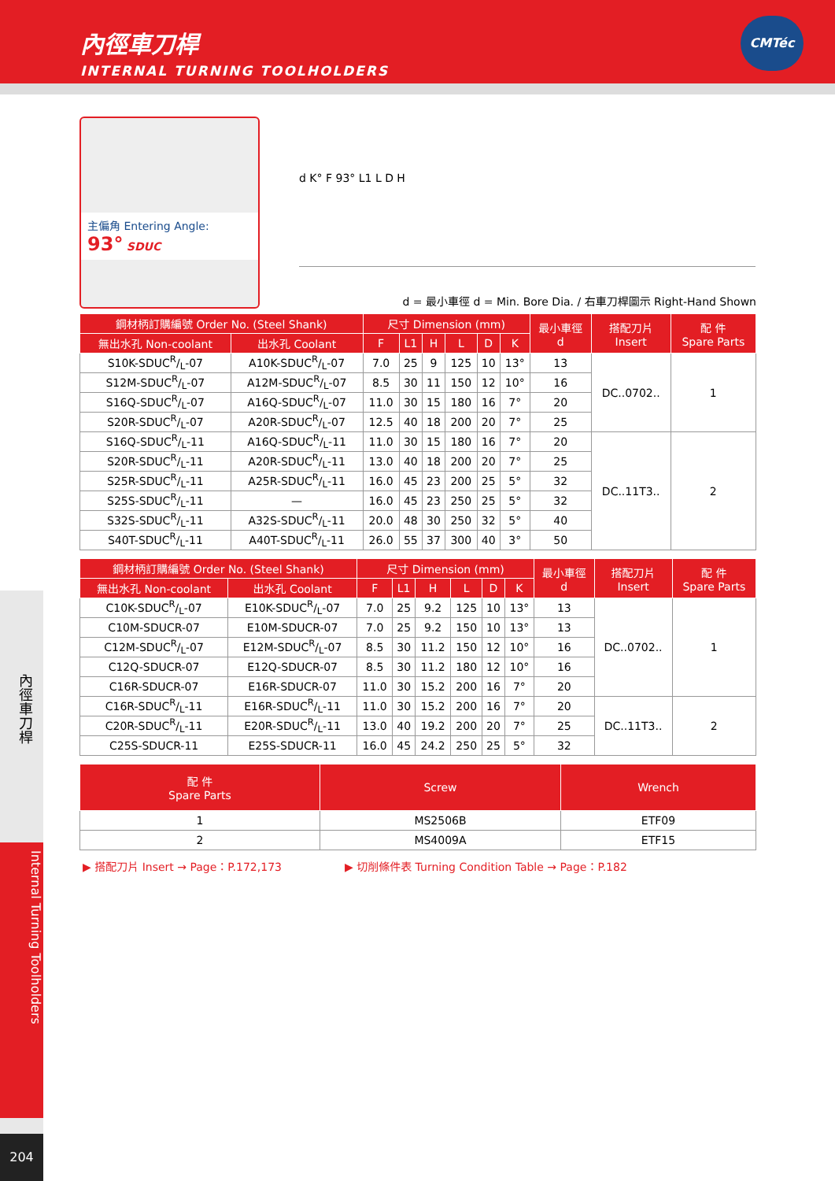內徑車刀桿
INTERNAL TURNING TOOLHOLDERS
CMTéc
內徑車刀桿
Internal Turning Toolholders
204
主偏角 Entering Angle:
93° SDUC
d K° F 93° L1 L D H
d = 最小車徑 d = Min. Bore Dia. / 右車刀桿圖示 Right-Hand Shown
| 鋼材柄訂購編號 Order No. (Steel Shank) | | 尺寸 Dimension (mm) | | | | | | 最小車徑 d | 搭配刀片 Insert | 配 件 Spare Parts |
| --- | --- | --- | --- | --- | --- | --- | --- | --- | --- | --- |
| 無出水孔 Non-coolant | 出水孔 Coolant | F | L1 | H | L | D | K | | | |
| S10K-SDUCR/L-07 | A10K-SDUCR/L-07 | 7.0 | 25 | 9 | 125 | 10 | 13° | 13 | DC..0702.. | 1 |
| S12M-SDUCR/L-07 | A12M-SDUCR/L-07 | 8.5 | 30 | 11 | 150 | 12 | 10° | 16 | | |
| S16Q-SDUCR/L-07 | A16Q-SDUCR/L-07 | 11.0 | 30 | 15 | 180 | 16 | 7° | 20 | | |
| S20R-SDUCR/L-07 | A20R-SDUCR/L-07 | 12.5 | 40 | 18 | 200 | 20 | 7° | 25 | | |
| S16Q-SDUCR/L-11 | A16Q-SDUCR/L-11 | 11.0 | 30 | 15 | 180 | 16 | 7° | 20 | DC..11T3.. | 2 |
| S20R-SDUCR/L-11 | A20R-SDUCR/L-11 | 13.0 | 40 | 18 | 200 | 20 | 7° | 25 | | |
| S25R-SDUCR/L-11 | A25R-SDUCR/L-11 | 16.0 | 45 | 23 | 200 | 25 | 5° | 32 | | |
| S25S-SDUCR/L-11 | — | 16.0 | 45 | 23 | 250 | 25 | 5° | 32 | | |
| S32S-SDUCR/L-11 | A32S-SDUCR/L-11 | 20.0 | 48 | 30 | 250 | 32 | 5° | 40 | | |
| S40T-SDUCR/L-11 | A40T-SDUCR/L-11 | 26.0 | 55 | 37 | 300 | 40 | 3° | 50 | | |
| 鋼材柄訂購編號 Order No. (Steel Shank) | | 尺寸 Dimension (mm) | | | | | | 最小車徑 d | 搭配刀片 Insert | 配 件 Spare Parts |
| --- | --- | --- | --- | --- | --- | --- | --- | --- | --- | --- |
| 無出水孔 Non-coolant | 出水孔 Coolant | F | L1 | H | L | D | K | | | |
| C10K-SDUCR/L-07 | E10K-SDUCR/L-07 | 7.0 | 25 | 9.2 | 125 | 10 | 13° | 13 | DC..0702.. | 1 |
| C10M-SDUCR-07 | E10M-SDUCR-07 | 7.0 | 25 | 9.2 | 150 | 10 | 13° | 13 | | |
| C12M-SDUCR/L-07 | E12M-SDUCR/L-07 | 8.5 | 30 | 11.2 | 150 | 12 | 10° | 16 | | |
| C12Q-SDUCR-07 | E12Q-SDUCR-07 | 8.5 | 30 | 11.2 | 180 | 12 | 10° | 16 | | |
| C16R-SDUCR-07 | E16R-SDUCR-07 | 11.0 | 30 | 15.2 | 200 | 16 | 7° | 20 | | |
| C16R-SDUCR/L-11 | E16R-SDUCR/L-11 | 11.0 | 30 | 15.2 | 200 | 16 | 7° | 20 | DC..11T3.. | 2 |
| C20R-SDUCR/L-11 | E20R-SDUCR/L-11 | 13.0 | 40 | 19.2 | 200 | 20 | 7° | 25 | | |
| C25S-SDUCR-11 | E25S-SDUCR-11 | 16.0 | 45 | 24.2 | 250 | 25 | 5° | 32 | | |
| 配 件 Spare Parts | Screw | Wrench |
| --- | --- | --- |
| 1 | MS2506B | ETF09 |
| 2 | MS4009A | ETF15 |
▶ 搭配刀片 Insert → Page：P.172,173 ▶ 切削條件表 Turning Condition Table → Page：P.182